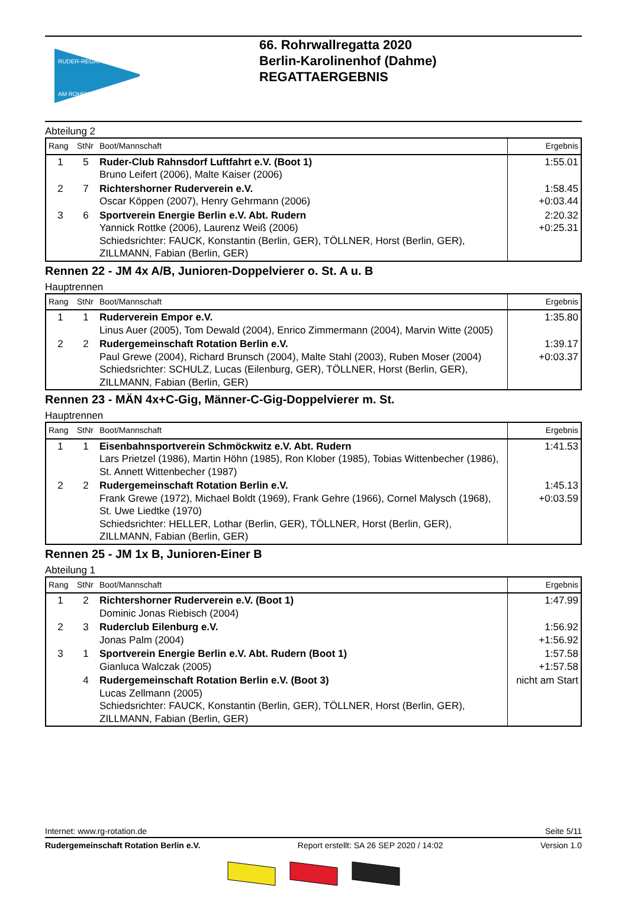RUDER-REGATTA
AM ROHRWALL
66. Rohrwallregatta 2020
Berlin-Karolinenhof (Dahme)
REGATTAERGEBNIS
Abteilung 2
| Rang | StNr | Boot/Mannschaft | Ergebnis |
| --- | --- | --- | --- |
| 1 | 5 | Ruder-Club Rahnsdorf Luftfahrt e.V. (Boot 1) Bruno Leifert (2006), Malte Kaiser (2006) | 1:55.01 |
| 2 | 7 | Richtershorner Ruderverein e.V. Oscar Köppen (2007), Henry Gehrmann (2006) | 1:58.45 +0:03.44 |
| 3 | 6 | Sportverein Energie Berlin e.V. Abt. Rudern Yannick Rottke (2006), Laurenz Weiß (2006) Schiedsrichter: FAUCK, Konstantin (Berlin, GER), TÖLLNER, Horst (Berlin, GER), ZILLMANN, Fabian (Berlin, GER) | 2:20.32 +0:25.31 |
Rennen 22 - JM 4x A/B, Junioren-Doppelvierer o. St. A u. B
Hauptrennen
| Rang | StNr | Boot/Mannschaft | Ergebnis |
| --- | --- | --- | --- |
| 1 | 1 | Ruderverein Empor e.V. Linus Auer (2005), Tom Dewald (2004), Enrico Zimmermann (2004), Marvin Witte (2005) | 1:35.80 |
| 2 | 2 | Rudergemeinschaft Rotation Berlin e.V. Paul Grewe (2004), Richard Brunsch (2004), Malte Stahl (2003), Ruben Moser (2004) Schiedsrichter: SCHULZ, Lucas (Eilenburg, GER), TÖLLNER, Horst (Berlin, GER), ZILLMANN, Fabian (Berlin, GER) | 1:39.17 +0:03.37 |
Rennen 23 - MÄN 4x+C-Gig, Männer-C-Gig-Doppelvierer m. St.
Hauptrennen
| Rang | StNr | Boot/Mannschaft | Ergebnis |
| --- | --- | --- | --- |
| 1 | 1 | Eisenbahnsportverein Schmöckwitz e.V. Abt. Rudern Lars Prietzel (1986), Martin Höhn (1985), Ron Klober (1985), Tobias Wittenbecher (1986), St. Annett Wittenbecher (1987) | 1:41.53 |
| 2 | 2 | Rudergemeinschaft Rotation Berlin e.V. Frank Grewe (1972), Michael Boldt (1969), Frank Gehre (1966), Cornel Malysch (1968), St. Uwe Liedtke (1970) Schiedsrichter: HELLER, Lothar (Berlin, GER), TÖLLNER, Horst (Berlin, GER), ZILLMANN, Fabian (Berlin, GER) | 1:45.13 +0:03.59 |
Rennen 25 - JM 1x B, Junioren-Einer B
Abteilung 1
| Rang | StNr | Boot/Mannschaft | Ergebnis |
| --- | --- | --- | --- |
| 1 | 2 | Richtershorner Ruderverein e.V. (Boot 1) Dominic Jonas Riebisch (2004) | 1:47.99 |
| 2 | 3 | Ruderclub Eilenburg e.V. Jonas Palm (2004) | 1:56.92 +1:56.92 |
| 3 | 1 | Sportverein Energie Berlin e.V. Abt. Rudern (Boot 1) Gianluca Walczak (2005) | 1:57.58 +1:57.58 |
| | 4 | Rudergemeinschaft Rotation Berlin e.V. (Boot 3) Lucas Zellmann (2005) Schiedsrichter: FAUCK, Konstantin (Berlin, GER), TÖLLNER, Horst (Berlin, GER), ZILLMANN, Fabian (Berlin, GER) | nicht am Start |
Internet: www.rg-rotation.de Seite 5/11
Rudergemeinschaft Rotation Berlin e.V. Report erstellt: SA 26 SEP 2020 / 14:02 Version 1.0